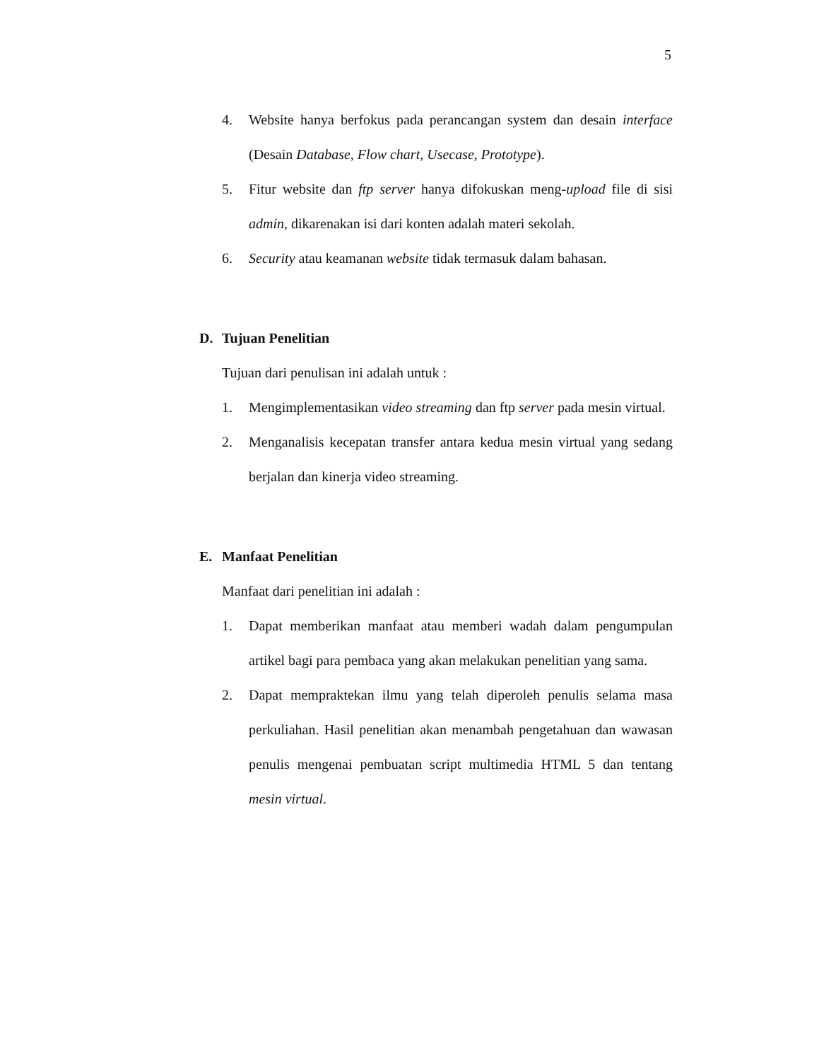5
4. Website hanya berfokus pada perancangan system dan desain interface (Desain Database, Flow chart, Usecase, Prototype).
5. Fitur website dan ftp server hanya difokuskan meng-upload file di sisi admin, dikarenakan isi dari konten adalah materi sekolah.
6. Security atau keamanan website tidak termasuk dalam bahasan.
D. Tujuan Penelitian
Tujuan dari penulisan ini adalah untuk :
1. Mengimplementasikan video streaming dan ftp server pada mesin virtual.
2. Menganalisis kecepatan transfer antara kedua mesin virtual yang sedang berjalan dan kinerja video streaming.
E. Manfaat Penelitian
Manfaat dari penelitian ini adalah :
1. Dapat memberikan manfaat atau memberi wadah dalam pengumpulan artikel bagi para pembaca yang akan melakukan penelitian yang sama.
2. Dapat mempraktekan ilmu yang telah diperoleh penulis selama masa perkuliahan. Hasil penelitian akan menambah pengetahuan dan wawasan penulis mengenai pembuatan script multimedia HTML 5 dan tentang mesin virtual.